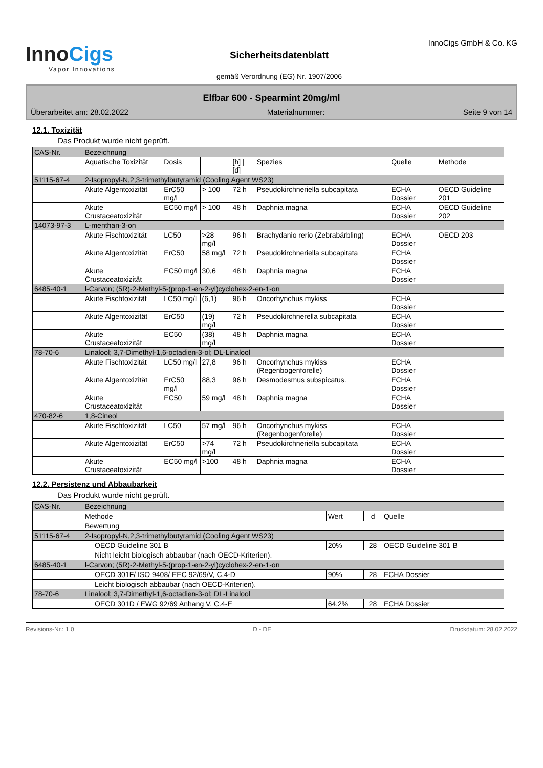InnoCigs
Vapor Innovations
Sicherheitsdatenblatt
gemäß Verordnung (EG) Nr. 1907/2006
InnoCigs GmbH & Co. KG
Elfbar 600 - Spearmint 20mg/ml
Überarbeitet am: 28.02.2022 Materialnummer: Seite 9 von 14
12.1. Toxizität
Das Produkt wurde nicht geprüft.
| CAS-Nr. | Bezeichnung | | | | | | |
| | Aquatische Toxizität | Dosis | | [h] / [d] | Spezies | Quelle | Methode |
| 51115-67-4 | 2-Isopropyl-N,2,3-trimethylbutyramid (Cooling Agent WS23) | | | | | | |
| | Akute Algentoxizität | ErC50 mg/l | > 100 | 72 h | Pseudokirchneriella subcapitata | ECHA Dossier | OECD Guideline 201 |
| | Akute Crustaceatoxizität | EC50 mg/l | > 100 | 48 h | Daphnia magna | ECHA Dossier | OECD Guideline 202 |
| 14073-97-3 | L-menthan-3-on | | | | | | |
| | Akute Fischtoxizität | LC50 | >28 mg/l | 96 h | Brachydanio rerio (Zebrabärbling) | ECHA Dossier | OECD 203 |
| | Akute Algentoxizität | ErC50 | 58 mg/l | 72 h | Pseudokirchneriella subcapitata | ECHA Dossier | |
| | Akute Crustaceatoxizität | EC50 mg/l | 30,6 | 48 h | Daphnia magna | ECHA Dossier | |
| 6485-40-1 | l-Carvon; (5R)-2-Methyl-5-(prop-1-en-2-yl)cyclohex-2-en-1-on | | | | | | |
| | Akute Fischtoxizität | LC50 mg/l | (6,1) | 96 h | Oncorhynchus mykiss | ECHA Dossier | |
| | Akute Algentoxizität | ErC50 | (19) mg/l | 72 h | Pseudokirchnerella subcapitata | ECHA Dossier | |
| | Akute Crustaceatoxizität | EC50 | (38) mg/l | 48 h | Daphnia magna | ECHA Dossier | |
| 78-70-6 | Linalool; 3,7-Dimethyl-1,6-octadien-3-ol; DL-Linalool | | | | | | |
| | Akute Fischtoxizität | LC50 mg/l | 27,8 | 96 h | Oncorhynchus mykiss (Regenbogenforelle) | ECHA Dossier | |
| | Akute Algentoxizität | ErC50 mg/l | 88,3 | 96 h | Desmodesmus subspicatus. | ECHA Dossier | |
| | Akute Crustaceatoxizität | EC50 | 59 mg/l | 48 h | Daphnia magna | ECHA Dossier | |
| 470-82-6 | 1,8-Cineol | | | | | | |
| | Akute Fischtoxizität | LC50 | 57 mg/l | 96 h | Oncorhynchus mykiss (Regenbogenforelle) | ECHA Dossier | |
| | Akute Algentoxizität | ErC50 | >74 mg/l | 72 h | Pseudokirchneriella subcapitata | ECHA Dossier | |
| | Akute Crustaceatoxizität | EC50 mg/l | >100 | 48 h | Daphnia magna | ECHA Dossier | |
12.2. Persistenz und Abbaubarkeit
Das Produkt wurde nicht geprüft.
| CAS-Nr. | Bezeichnung | | | |
| | Methode | Wert | d | Quelle |
| | Bewertung | | | |
| 51115-67-4 | 2-Isopropyl-N,2,3-trimethylbutyramid (Cooling Agent WS23) | | | |
| | OECD Guideline 301 B | 20% | 28 | OECD Guideline 301 B |
| | Nicht leicht biologisch abbaubar (nach OECD-Kriterien). | | | |
| 6485-40-1 | l-Carvon; (5R)-2-Methyl-5-(prop-1-en-2-yl)cyclohex-2-en-1-on | | | |
| | OECD 301F/ ISO 9408/ EEC 92/69/V, C.4-D | 90% | 28 | ECHA Dossier |
| | Leicht biologisch abbaubar (nach OECD-Kriterien). | | | |
| 78-70-6 | Linalool; 3,7-Dimethyl-1,6-octadien-3-ol; DL-Linalool | | | |
| | OECD 301D / EWG 92/69 Anhang V, C.4-E | 64,2% | 28 | ECHA Dossier |
Revisions-Nr.: 1,0 D - DE Druckdatum: 28.02.2022